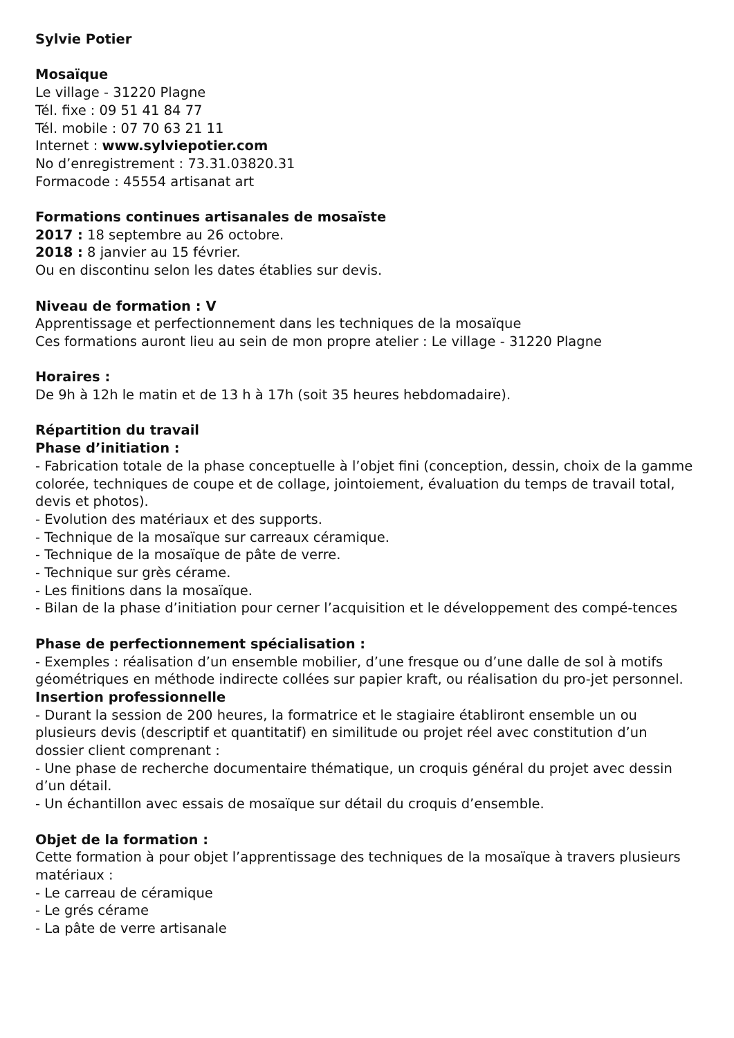Sylvie Potier
Mosaïque
Le village - 31220 Plagne
Tél. fixe : 09 51 41 84 77
Tél. mobile : 07 70 63 21 11
Internet : www.sylviepotier.com
No d’enregistrement : 73.31.03820.31
Formacode : 45554 artisanat art
Formations continues artisanales de mosaïste
2017 : 18 septembre au 26 octobre.
2018 : 8 janvier au 15 février.
Ou en discontinu selon les dates établies sur devis.
Niveau de formation : V
Apprentissage et perfectionnement dans les techniques de la mosaïque
Ces formations auront lieu au sein de mon propre atelier : Le village - 31220 Plagne
Horaires :
De 9h à 12h le matin et de 13 h à 17h (soit 35 heures hebdomadaire).
Répartition du travail
Phase d’initiation :
- Fabrication totale de la phase conceptuelle à l’objet fini (conception, dessin, choix de la gamme colorée, techniques de coupe et de collage, jointoiement, évaluation du temps de travail total, devis et photos).
- Evolution des matériaux et des supports.
- Technique de la mosaïque sur carreaux céramique.
- Technique de la mosaïque de pâte de verre.
- Technique sur grès cérame.
- Les finitions dans la mosaïque.
- Bilan de la phase d’initiation pour cerner l’acquisition et le développement des compé-tences
Phase de perfectionnement spécialisation :
- Exemples : réalisation d’un ensemble mobilier, d’une fresque ou d’une dalle de sol à motifs géométriques en méthode indirecte collées sur papier kraft, ou réalisation du pro-jet personnel.
Insertion professionnelle
- Durant la session de 200 heures, la formatrice et le stagiaire établiront ensemble un ou plusieurs devis (descriptif et quantitatif) en similitude ou projet réel avec constitution d’un dossier client comprenant :
- Une phase de recherche documentaire thématique, un croquis général du projet avec dessin d’un détail.
- Un échantillon avec essais de mosaïque sur détail du croquis d’ensemble.
Objet de la formation :
Cette formation à pour objet l’apprentissage des techniques de la mosaïque à travers plusieurs matériaux :
- Le carreau de céramique
- Le grés cérame
- La pâte de verre artisanale